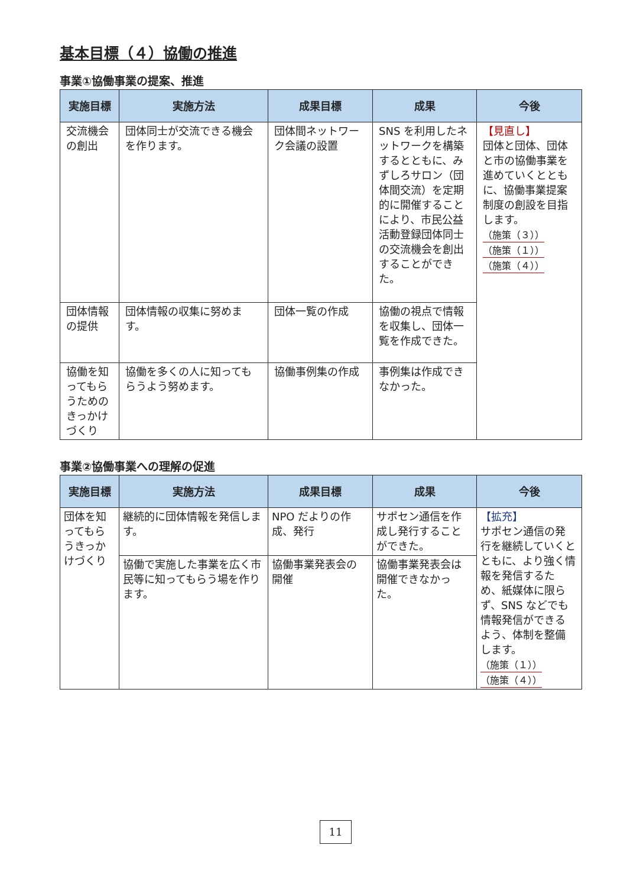基本目標（４）協働の推進
事業①協働事業の提案、推進
| 実施目標 | 実施方法 | 成果目標 | 成果 | 今後 |
| --- | --- | --- | --- | --- |
| 交流機会の創出 | 団体同士が交流できる機会を作ります。 | 団体間ネットワーク会議の設置 | SNS を利用したネットワークを構築するとともに、みずしろサロン（団体間交流）を定期的に開催することにより、市民公益活動登録団体同士の交流機会を創出することができた。 | 【見直し】 団体と団体、団体と市の協働事業を進めていくとともに、協働事業提案制度の創設を目指します。 （施策（３）） （施策（１）） （施策（４）） |
| 団体情報の提供 | 団体情報の収集に努めます。 | 団体一覧の作成 | 協働の視点で情報を収集し、団体一覧を作成できた。 | |
| 協働を知ってもらうためのきっかけづくり | 協働を多くの人に知ってもらうよう努めます。 | 協働事例集の作成 | 事例集は作成できなかった。 | |
事業②協働事業への理解の促進
| 実施目標 | 実施方法 | 成果目標 | 成果 | 今後 |
| --- | --- | --- | --- | --- |
| 団体を知ってもらうきっかけづくり | 継続的に団体情報を発信します。 | NPO だよりの作成、発行 | サポセン通信を作成し発行することができた。 | 【拡充】 サポセン通信の発行を継続していくとともに、より強く情報を発信するため、紙媒体に限らず、SNS などでも情報発信ができるよう、体制を整備します。 （施策（１）） （施策（４）） |
| | 協働で実施した事業を広く市民等に知ってもらう場を作ります。 | 協働事業発表会の開催 | 協働事業発表会は開催できなかった。 | |
11